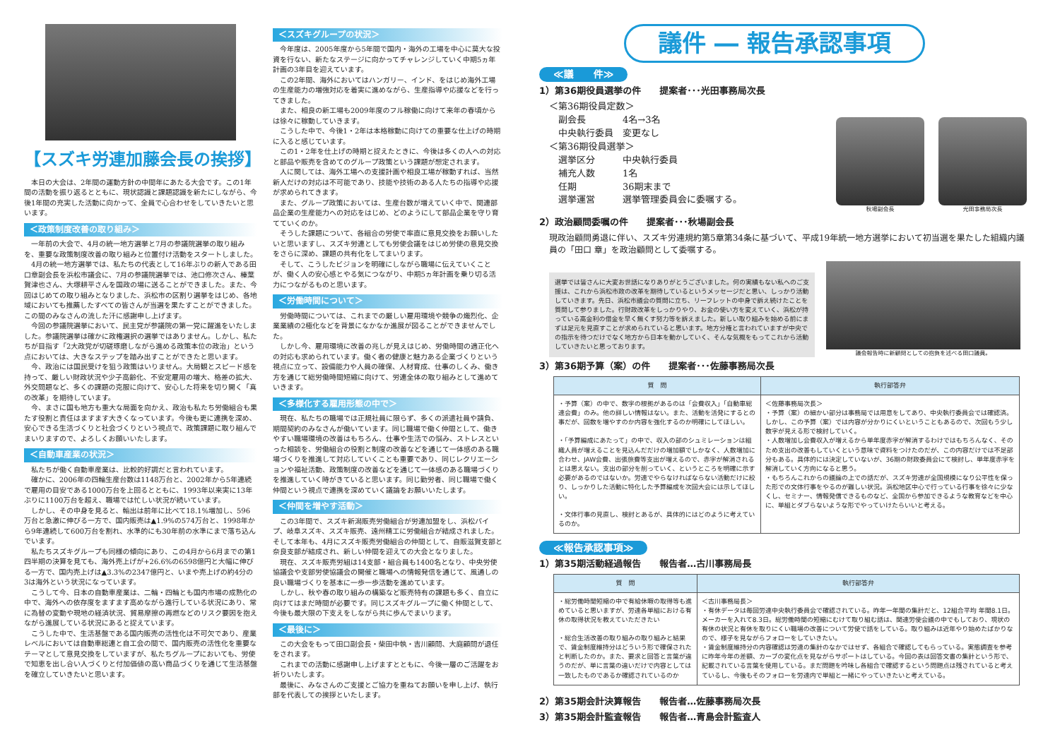【スズキ労連加藤会長の挨拶】
本日の大会は、2年間の運動方針の中間年にあたる大会です。この1年間の活動を振り返るとともに、現状認識と課題認識を新たにしながら、今後1年間の充実した活動に向かって、全員で心合わせをしていきたいと思います。
＜政策制度改善の取り組み＞
一年前の大会で、4月の統一地方選挙と7月の参議院選挙の取り組みを、重要な政策制度改善の取り組みと位置付け活動をスタートしました。
4月の統一地方選挙では、私たちの代表として16年ぶりの新人である田口章副会長を浜松市議会に、7月の参議院選挙では、池口修次さん、榛葉賀津也さん、大塚耕平さんを国政の場に送ることができました。また、今回はじめての取り組みとなりました、浜松市の区割り選挙をはじめ、各地域においても推薦したすべての皆さんが当選を果たすことができました。この間のみなさんの流した汗に感謝申し上げます。
今回の参議院選挙において、民主党が参議院の第一党に躍進をいたしました。参議院選挙は確かに政権選択の選挙ではありません。しかし、私たちが目指す「2大政党が切磋琢磨しながら進める政策本位の政治」という点においては、大きなステップを踏み出すことができたと思います。
今、政治には国民受けを狙う政策はいりません。大局観とスピード感を持って、厳しい財政状況や少子高齢化、不安定雇用の増大、格差の拡大、外交問題など、多くの課題の克服に向けて、安心した将来を切り開く「真の改革」を期待しています。
今、まさに国も地方も重大な局面を向かえ、政治も私たち労働組合も果たす役割と責任はますます大きくなっています。今後も更に連携を深め、安心できる生活づくりと社会づくりという視点で、政策課題に取り組んでまいりますので、よろしくお願いいたします。
＜自動車産業の状況＞
私たちが働く自動車産業は、比較的好調だと言われています。
確かに、2006年の四輪生産台数は1148万台と、2002年から5年連続で雇用の目安である1000万台を上回るとともに、1993年以来実に13年ぶりに1100万台を超え、職場では忙しい状況が続いています。
しかし、その中身を見ると、輸出は前年に比べて18.1%増加し、596万台と急激に伸びる一方で、国内販売は▲1.9%の574万台と、1998年から9年連続して600万台を割れ、水準的にも30年前の水準にまで落ち込んでいます。
私たちスズキグループも同様の傾向にあり、この4月から6月までの第1四半期の決算を見ても、海外売上げが+26.6%の6598億円と大幅に伸びる一方で、国内売上げは▲3.3%の2347億円と、いまや売上げの約4分の3は海外という状況になっています。
こうして今、日本の自動車産業は、二輪・四輪とも国内市場の成熟化の中で、海外への依存度をますます高めながら進行している状況にあり、常に為替の変動や現地の経済状況、貿易摩擦の再燃などのリスク要因を抱えながら進展している状況にあると捉えています。
こうした中で、生活基盤である国内販売の活性化は不可欠であり、産業レベルにおいては自動車総連と自工会の間で、国内販売の活性化を重要なテーマとして意見交換をしていますが、私たちグループにおいても、労使で知恵を出し合い人づくりと付加価値の高い商品づくりを通じて生活基盤を確立していきたいと思います。
＜スズキグループの状況＞
今年度は、2005年度から5年間で国内・海外の工場を中心に莫大な投資を行ない、新たなステージに向かってチャレンジしていく中期5ヵ年計画の3年目を迎えています。
この2年間、海外においてはハンガリー、インド、をはじめ海外工場の生産能力の増強対応を着実に進めながら、生産指導や応援などを行ってきました。
また、相良の新工場も2009年度のフル稼働に向けて来年の春頃からは徐々に稼動していきます。
こうした中で、今後1・2年は本格稼動に向けての重要な仕上げの時期に入ると感じています。
この1・2年を仕上げの時期と捉えたときに、今後は多くの人への対応と部品や販売を含めてのグループ政策という課題が想定されます。
人に関しては、海外工場への支援計画や相良工場が稼動すれば、当然新人だけの対応は不可能であり、技能や技術のある人たちの指導や応援が求められてきます。
また、グループ政策においては、生産台数が増えていく中で、関連部品企業の生産能力への対応をはじめ、どのようにして部品企業を守り育てていくのか。
そうした課題について、各組合の労使で率直に意見交換をお願いしたいと思いますし、スズキ労連としても労使会議をはじめ労使の意見交換をさらに深め、課題の共有化をしてまいります。
そして、こうしたビジョンを明確にしながら職場に伝えていくことが、働く人の安心感とやる気につながり、中期5ヵ年計画を乗り切る活力につながるものと思います。
＜労働時間について＞
労働時間については、これまでの厳しい雇用環境や競争の熾烈化、企業業績の2極化などを背景になかなか進展が図ることができませんでした。
しかし今、雇用環境に改善の兆しが見えはじめ、労働時間の適正化への対応も求められています。働く者の健康と魅力ある企業づくりという視点に立って、設備能力や人員の確保、人材育成、仕事のしくみ、働き方を通じて総労働時間短縮に向けて、労連全体の取り組みとして進めていきます。
＜多様化する雇用形態の中で＞
現在、私たちの職場では正規社員に限らず、多くの派遣社員や請負、期間契約のみなさんが働いています。同じ職場で働く仲間として、働きやすい職場環境の改善はもちろん、仕事や生活での悩み、ストレスといった相談を、労働組合の役割と制度の改善などを通じて一体感のある職場づくりを推進して対応していくことも重要であり、同じレクリエーションや福祉活動、政策制度の改善などを通じて一体感のある職場づくりを推進していく時がきていると思います。同じ勤労者、同じ職場で働く仲間という視点で連携を深めていく議論をお願いいたします。
＜仲間を増やす活動＞
この3年間で、スズキ新潟販売労働組合が労連加盟をし、浜松パイプ、岐阜スズキ、スズキ販売、遠州精工に労働組合が結成されました。そして本年も、4月にスズキ販売労働組合の仲間として、自販滋賀支部と奈良支部が結成され、新しい仲間を迎えての大会となりました。
現在、スズキ販売労組は14支部・組合員も1400名となり、中央労使協議会や支部労使協議会の開催と職場への情報発信を通じて、風通しの良い職場づくりを基本に一歩一歩活動を進めています。
しかし、秋や春の取り組みの構築など販売特有の課題も多く、自立に向けてはまだ時間が必要です。同じスズキグループに働く仲間として、今後も最大限の下支えをしながら共に歩んでまいります。
＜最後に＞
この大会をもって田口副会長・柴田中執・吉川顧問、大庭顧問が退任をされます。
これまでの活動に感謝申し上げますとともに、今後一層のご活躍をお祈りいたします。
最後に、みなさんのご支援とご協力を重ねてお願いを申し上げ、執行部を代表しての挨拶といたします。
議件 ― 報告承認事項
≪議　　件≫
1）第36期役員選挙の件　　提案者･･･光田事務局次長
＜第36期役員定数＞
　副会長　　　　4名→3名
　中央執行委員　変更なし
＜第36期役員選挙＞
　選挙区分　　　中央執行委員
　補充人数　　　1名
　任期　　　　　36期末まで
　選挙運営　　　選挙管理委員会に委嘱する。
秋場副会長 光田事務局次長
2）政治顧問委嘱の件　　提案者･･･秋場副会長
現政治顧問勇退に伴い、スズキ労連規約第5章第34条に基づいて、平成19年統一地方選挙において初当選を果たした組織内議員の「田口 章」を政治顧問として委嘱する。
選挙では皆さんに大変お世話になりありがとうございました。何の実績もない私へのご支援は、これから浜松市政の改革を期待しているというメッセージだと思い、しっかり活動していきます。先日、浜松市議会の質問に立ち、リーフレットの中身で訴え続けたことを質問して参りました。行財政改革をしっかりやり、お金の使い方を変えていく、浜松が持っている高金利の借金を早く無くす努力等を訴えました。新しい取り組みを始める前にまずは足元を見直すことが求められていると思います。地方分権と言われていますが中央での指示を待つだけでなく地方から日本を動かしていく、そんな気概をもってこれから活動していきたいと思っております。
議会報告時に新顧問としての抱負を述べる田口議員。
3）第36期予算（案）の件　　提案者･･･佐藤事務局次長
| 質 問 | 執行部答弁 |
| --- | --- |
| ・予算（案）の中で、数字の根拠があるのは「会費収入」「自動車総連会費」のみ。他の詳しい情報はない。また、活動を活発にするとの事だが、回数を増やすのか内容を強化するのか明確にしてほしい。 ・「予算編成にあたって」の中で、収入の部のシュミレーションは組織人員が増えることを見込んだだけの増加額でしかなく、人数増加に合わせ、JAW会費、出張旅費等支出が増えるので、赤字が解消されるとは思えない。支出の部分を削っていく、というところを明確に示す必要があるのではないか。労連でやらなければならない活動だけに絞り、しっかりした活動に特化した予算編成を次回大会には示してほしい。 ・文体行事の見直し、検討とあるが、具体的にはどのように考えているのか。 | ＜佐藤事務局次長＞ ・予算（案）の細かい部分は事務局では用意をしてあり、中央執行委員会では確認済。しかし、この予算（案）では内容が分かりにくいということもあるので、次回もう少し数字が見える形で検討していく。 ・人数増加し会費収入が増えるから単年度赤字が解消するわけではもちろんなく、そのため支出の改善もしていくという意味で資料をつけたのだが、この内容だけでは不足部分もある。具体的には決定していないが、36期の財政委員会にて検討し、単年度赤字を解消していく方向になると思う。 ・もちろんこれからの議論の上での話だが、スズキ労連が全国規模になり公平性を保った形での文体行事をやるのが難しい状況。浜松地区中心で行っている行事を徐々に少なくし、セミナー、情報発信できるものなど、全国から参加できるような教育などを中心に、単組とダブらないような形でやっていけたらいいと考える。 |
≪報告承認事項≫
1）第35期活動経過報告　　報告者…古川事務局長
| 質 問 | 執行部答弁 |
| --- | --- |
| ・総労働時間短縮の中で有給休暇の取得等も進めていると思いますが、労連各単組における有休の取得状況を教えていただきたい ・総合生活改善の取り組みの取り組みと結果で、賃金制度維持分はどういう形で確保されたと判断したのか。また、要求と回答と言葉が違うのだが、単に言葉の違いだけで内容としては一致したものであるか確認されているのか | ＜古川事務局長＞ ・有休データは毎回労連中央執行委員会で確認されている。昨年一年間の集計だと、12組合平均 年間8.1日。メーカーを入れて8.3日。総労働時間の短縮にむけて取り組む話は、関連労使会議の中でもしており、現状の有休の状況と有休を取りにくい職場の改善について労使で話をしている。取り組みは近年やり始めたばかりなので、様子を見ながらフォローをしていきたい。 ・賃金制度維持分の内容確認は労連の集計のなかではせず、各組合で確認してもらっている。実態調査を参考に昨年今年の差額、カーブの変化点を見ながらサポートはしている。今回の表は回答文書の集計という形で、記載されている言葉を使用している。まだ問題を吟味し各組合で確認するという問題点は残されていると考えているし、今後もそのフォローを労連内で単組と一緒にやっていきたいと考えている。 |
2）第35期会計決算報告　　報告者…佐藤事務局次長
3）第35期会計監査報告　　報告者…青島会計監査人